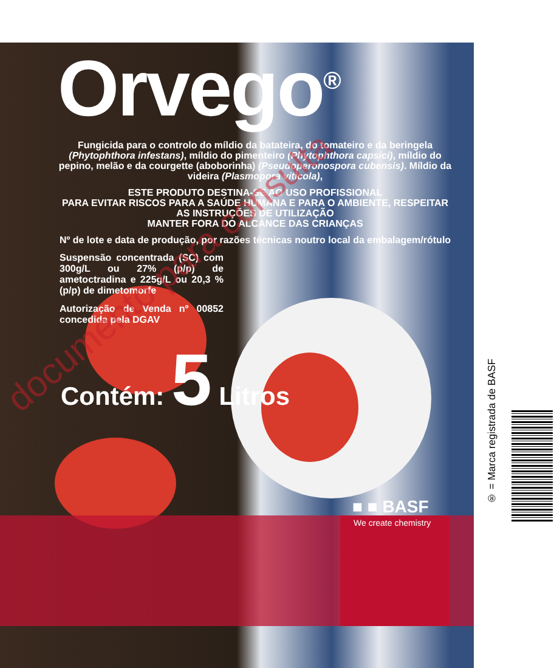Orvego<sup>®</sup>
Fungicida para o controlo do míldio da batateira, do tomateiro e da beringela (Phytophthora infestans), míldio do pimenteiro (Phytophthora capsici), míldio do pepino, melão e da courgette (aboborinha) (Pseudoperonospora cubensis). Míldio da videira (Plasmopora viticola),
ESTE PRODUTO DESTINA-SE AO USO PROFISSIONAL
PARA EVITAR RISCOS PARA A SAÚDE HUMANA E PARA O AMBIENTE, RESPEITAR AS INSTRUÇÕES DE UTILIZAÇÃO
MANTER FORA DO ALCANCE DAS CRIANÇAS
Nº de lote e data de produção, por razões técnicas noutro local da embalagem/rótulo
Suspensão concentrada (SC) com 300g/L ou 27% (p/p) de ametoctradina e 225g/L ou 20,3 % (p/p) de dimetomorfe
Autorização de Venda nº 00852 concedida pela DGAV
Contém: 5 Litros
■ ■ BASF
We create chemistry
documento para consulta
® = Marca registrada de BASF